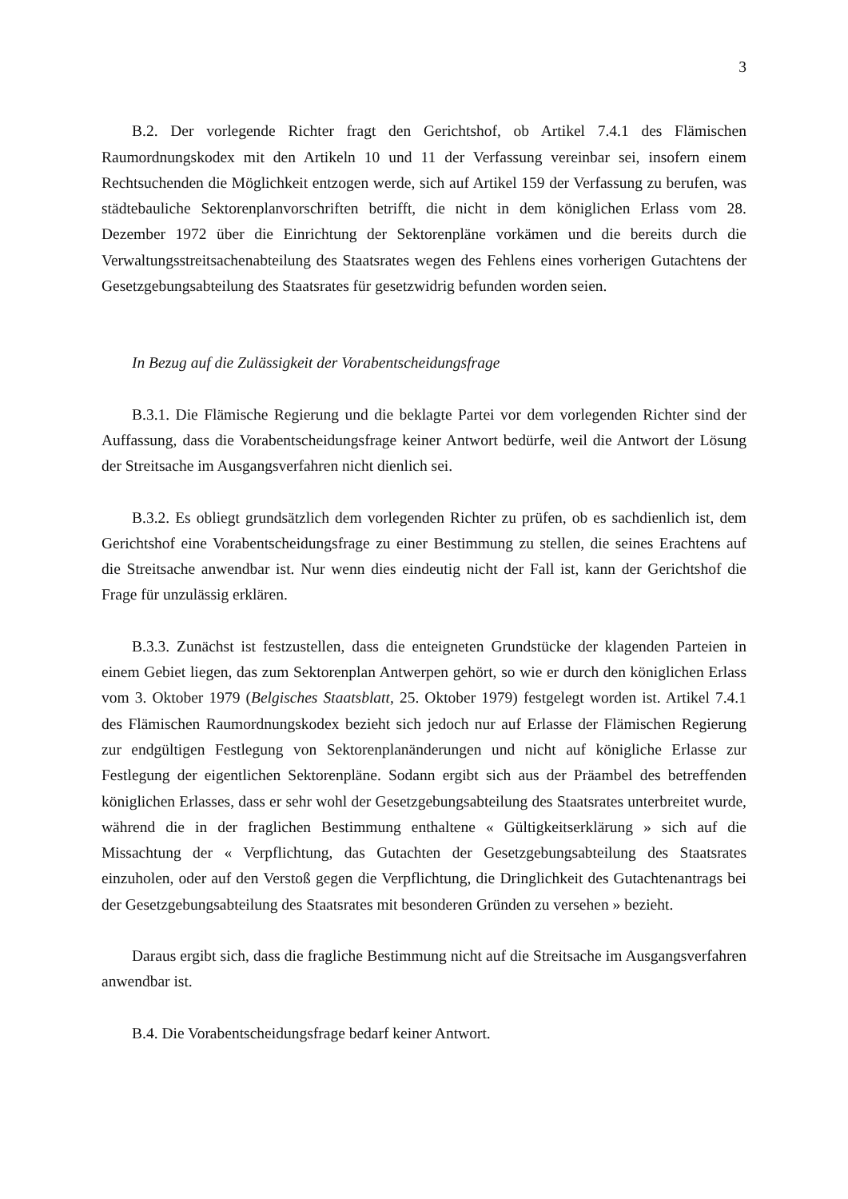3
B.2. Der vorlegende Richter fragt den Gerichtshof, ob Artikel 7.4.1 des Flämischen Raumordnungskodex mit den Artikeln 10 und 11 der Verfassung vereinbar sei, insofern einem Rechtsuchenden die Möglichkeit entzogen werde, sich auf Artikel 159 der Verfassung zu berufen, was städtebauliche Sektorenplanvorschriften betrifft, die nicht in dem königlichen Erlass vom 28. Dezember 1972 über die Einrichtung der Sektorenpläne vorkämen und die bereits durch die Verwaltungsstreitsachenabteilung des Staatsrates wegen des Fehlens eines vorherigen Gutachtens der Gesetzgebungsabteilung des Staatsrates für gesetzwidrig befunden worden seien.
In Bezug auf die Zulässigkeit der Vorabentscheidungsfrage
B.3.1. Die Flämische Regierung und die beklagte Partei vor dem vorlegenden Richter sind der Auffassung, dass die Vorabentscheidungsfrage keiner Antwort bedürfe, weil die Antwort der Lösung der Streitsache im Ausgangsverfahren nicht dienlich sei.
B.3.2. Es obliegt grundsätzlich dem vorlegenden Richter zu prüfen, ob es sachdienlich ist, dem Gerichtshof eine Vorabentscheidungsfrage zu einer Bestimmung zu stellen, die seines Erachtens auf die Streitsache anwendbar ist. Nur wenn dies eindeutig nicht der Fall ist, kann der Gerichtshof die Frage für unzulässig erklären.
B.3.3. Zunächst ist festzustellen, dass die enteigneten Grundstücke der klagenden Parteien in einem Gebiet liegen, das zum Sektorenplan Antwerpen gehört, so wie er durch den königlichen Erlass vom 3. Oktober 1979 (Belgisches Staatsblatt, 25. Oktober 1979) festgelegt worden ist. Artikel 7.4.1 des Flämischen Raumordnungskodex bezieht sich jedoch nur auf Erlasse der Flämischen Regierung zur endgültigen Festlegung von Sektorenplanänderungen und nicht auf königliche Erlasse zur Festlegung der eigentlichen Sektorenpläne. Sodann ergibt sich aus der Präambel des betreffenden königlichen Erlasses, dass er sehr wohl der Gesetzgebungsabteilung des Staatsrates unterbreitet wurde, während die in der fraglichen Bestimmung enthaltene « Gültigkeitserklärung » sich auf die Missachtung der « Verpflichtung, das Gutachten der Gesetzgebungsabteilung des Staatsrates einzuholen, oder auf den Verstoß gegen die Verpflichtung, die Dringlichkeit des Gutachtenantrags bei der Gesetzgebungsabteilung des Staatsrates mit besonderen Gründen zu versehen » bezieht.
Daraus ergibt sich, dass die fragliche Bestimmung nicht auf die Streitsache im Ausgangsverfahren anwendbar ist.
B.4. Die Vorabentscheidungsfrage bedarf keiner Antwort.